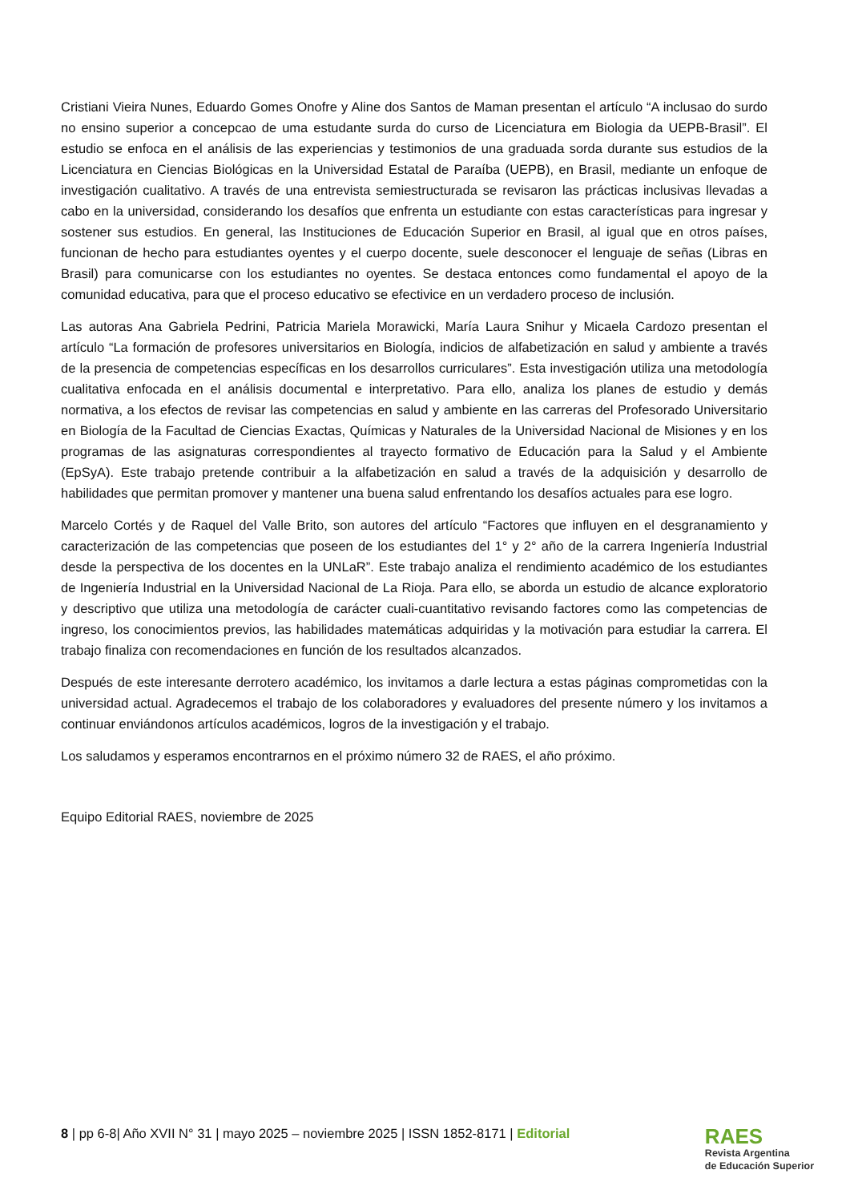Cristiani Vieira Nunes, Eduardo Gomes Onofre y Aline dos Santos de Maman presentan el artículo “A inclusao do surdo no ensino superior a concepcao de uma estudante surda do curso de Licenciatura em Biologia da UEPB-Brasil”. El estudio se enfoca en el análisis de las experiencias y testimonios de una graduada sorda durante sus estudios de la Licenciatura en Ciencias Biológicas en la Universidad Estatal de Paraíba (UEPB), en Brasil, mediante un enfoque de investigación cualitativo. A través de una entrevista semiestructurada se revisaron las prácticas inclusivas llevadas a cabo en la universidad, considerando los desafíos que enfrenta un estudiante con estas características para ingresar y sostener sus estudios. En general, las Instituciones de Educación Superior en Brasil, al igual que en otros países, funcionan de hecho para estudiantes oyentes y el cuerpo docente, suele desconocer el lenguaje de señas (Libras en Brasil) para comunicarse con los estudiantes no oyentes. Se destaca entonces como fundamental el apoyo de la comunidad educativa, para que el proceso educativo se efectivice en un verdadero proceso de inclusión.
Las autoras Ana Gabriela Pedrini, Patricia Mariela Morawicki, María Laura Snihur y Micaela Cardozo presentan el artículo “La formación de profesores universitarios en Biología, indicios de alfabetización en salud y ambiente a través de la presencia de competencias específicas en los desarrollos curriculares”. Esta investigación utiliza una metodología cualitativa enfocada en el análisis documental e interpretativo. Para ello, analiza los planes de estudio y demás normativa, a los efectos de revisar las competencias en salud y ambiente en las carreras del Profesorado Universitario en Biología de la Facultad de Ciencias Exactas, Químicas y Naturales de la Universidad Nacional de Misiones y en los programas de las asignaturas correspondientes al trayecto formativo de Educación para la Salud y el Ambiente (EpSyA). Este trabajo pretende contribuir a la alfabetización en salud a través de la adquisición y desarrollo de habilidades que permitan promover y mantener una buena salud enfrentando los desafíos actuales para ese logro.
Marcelo Cortés y de Raquel del Valle Brito, son autores del artículo “Factores que influyen en el desgranamiento y caracterización de las competencias que poseen de los estudiantes del 1° y 2° año de la carrera Ingeniería Industrial desde la perspectiva de los docentes en la UNLaR”. Este trabajo analiza el rendimiento académico de los estudiantes de Ingeniería Industrial en la Universidad Nacional de La Rioja. Para ello, se aborda un estudio de alcance exploratorio y descriptivo que utiliza una metodología de carácter cuali-cuantitativo revisando factores como las competencias de ingreso, los conocimientos previos, las habilidades matemáticas adquiridas y la motivación para estudiar la carrera. El trabajo finaliza con recomendaciones en función de los resultados alcanzados.
Después de este interesante derrotero académico, los invitamos a darle lectura a estas páginas comprometidas con la universidad actual. Agradecemos el trabajo de los colaboradores y evaluadores del presente número y los invitamos a continuar enviándonos artículos académicos, logros de la investigación y el trabajo.
Los saludamos y esperamos encontrarnos en el próximo número 32 de RAES, el año próximo.
Equipo Editorial RAES, noviembre de 2025
8 | pp 6-8| Año XVII N° 31 | mayo 2025 – noviembre 2025 | ISSN 1852-8171 | Editorial
RAES
Revista Argentina
de Educación Superior